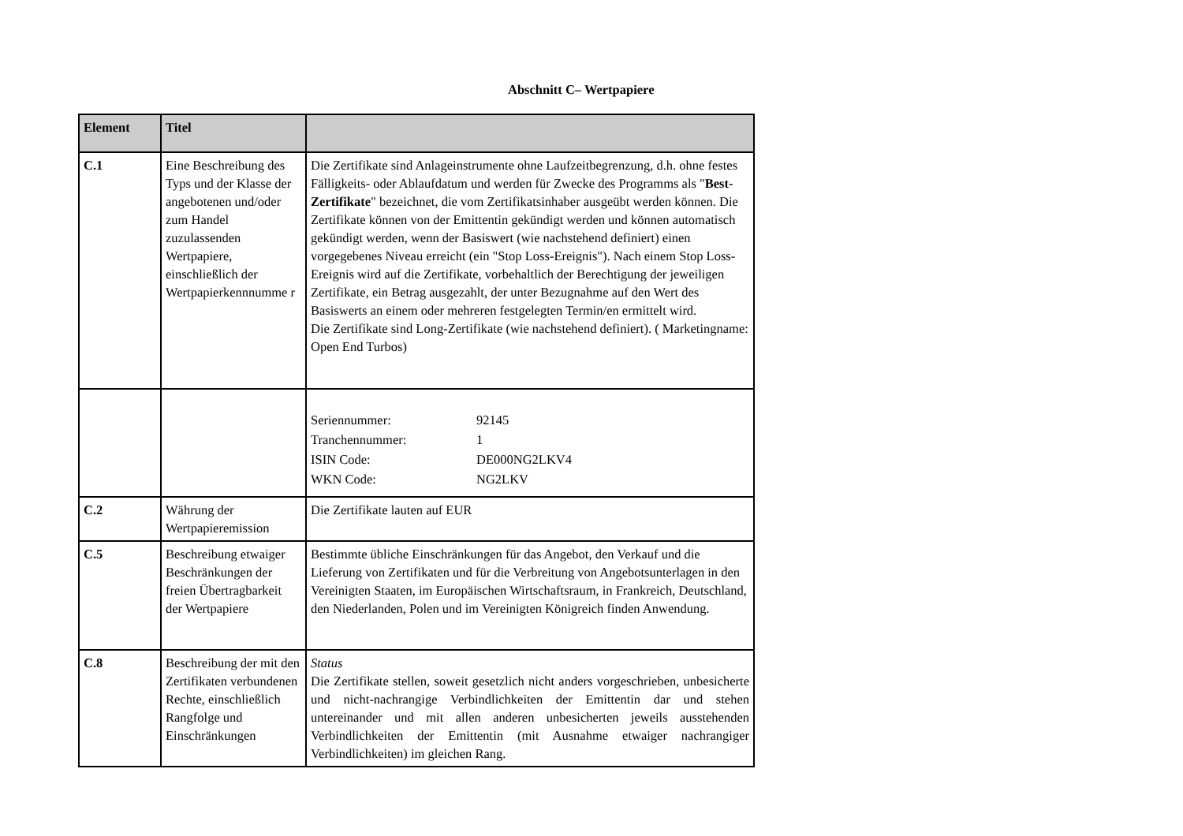Abschnitt C– Wertpapiere
| Element | Titel | |
| --- | --- | --- |
| C.1 | Eine Beschreibung des Typs und der Klasse der angebotenen und/oder zum Handel zuzulassenden Wertpapiere, einschließlich der Wertpapierkennnumme r | Die Zertifikate sind Anlageinstrumente ohne Laufzeitbegrenzung, d.h. ohne festes Fälligkeits- oder Ablaufdatum und werden für Zwecke des Programms als " Best-Zertifikate " bezeichnet, die vom Zertifikatsinhaber ausgeübt werden können. Die Zertifikate können von der Emittentin gekündigt werden und können automatisch gekündigt werden, wenn der Basiswert (wie nachstehend definiert) einen vorgegebenes Niveau erreicht (ein "Stop Loss-Ereignis"). Nach einem Stop Loss-Ereignis wird auf die Zertifikate, vorbehaltlich der Berechtigung der jeweiligen Zertifikate, ein Betrag ausgezahlt, der unter Bezugnahme auf den Wert des Basiswerts an einem oder mehreren festgelegten Termin/en ermittelt wird. Die Zertifikate sind Long-Zertifikate (wie nachstehend definiert). ( Marketingname: Open End Turbos) |
| | | / Seriennummer: / 92145 / / Tranchennummer: / 1 / / ISIN Code: / DE000NG2LKV4 / / WKN Code: / NG2LKV / |
| C.2 | Währung der Wertpapieremission | Die Zertifikate lauten auf EUR |
| C.5 | Beschreibung etwaiger Beschränkungen der freien Übertragbarkeit der Wertpapiere | Bestimmte übliche Einschränkungen für das Angebot, den Verkauf und die Lieferung von Zertifikaten und für die Verbreitung von Angebotsunterlagen in den Vereinigten Staaten, im Europäischen Wirtschaftsraum, in Frankreich, Deutschland, den Niederlanden, Polen und im Vereinigten Königreich finden Anwendung. |
| C.8 | Beschreibung der mit den Zertifikaten verbundenen Rechte, einschließlich Rangfolge und Einschränkungen | Status Die Zertifikate stellen, soweit gesetzlich nicht anders vorgeschrieben, unbesicherte und nicht-nachrangige Verbindlichkeiten der Emittentin dar und stehen untereinander und mit allen anderen unbesicherten jeweils ausstehenden Verbindlichkeiten der Emittentin (mit Ausnahme etwaiger nachrangiger Verbindlichkeiten) im gleichen Rang. |